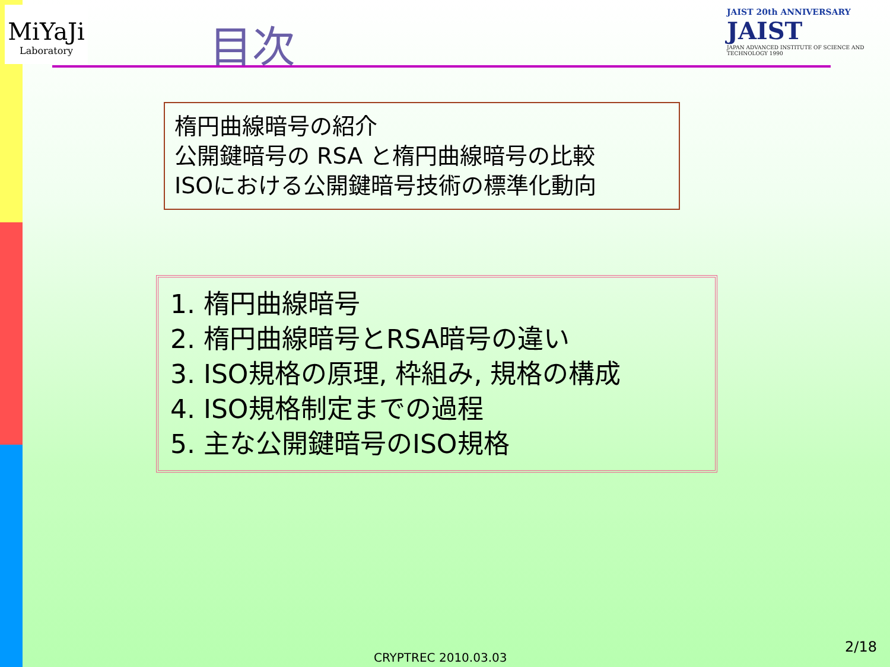MiYaJi
Laboratory
JAIST 20th ANNIVERSARY JAIST
JAPAN ADVANCED INSTITUTE OF SCIENCE AND TECHNOLOGY 1990
目次
楕円曲線暗号の紹介
公開鍵暗号の RSA と楕円曲線暗号の比較
ISOにおける公開鍵暗号技術の標準化動向
1. 楕円曲線暗号
2. 楕円曲線暗号とRSA暗号の違い
3. ISO規格の原理, 枠組み, 規格の構成
4. ISO規格制定までの過程
5. 主な公開鍵暗号のISO規格
CRYPTREC 2010.03.03
2/18